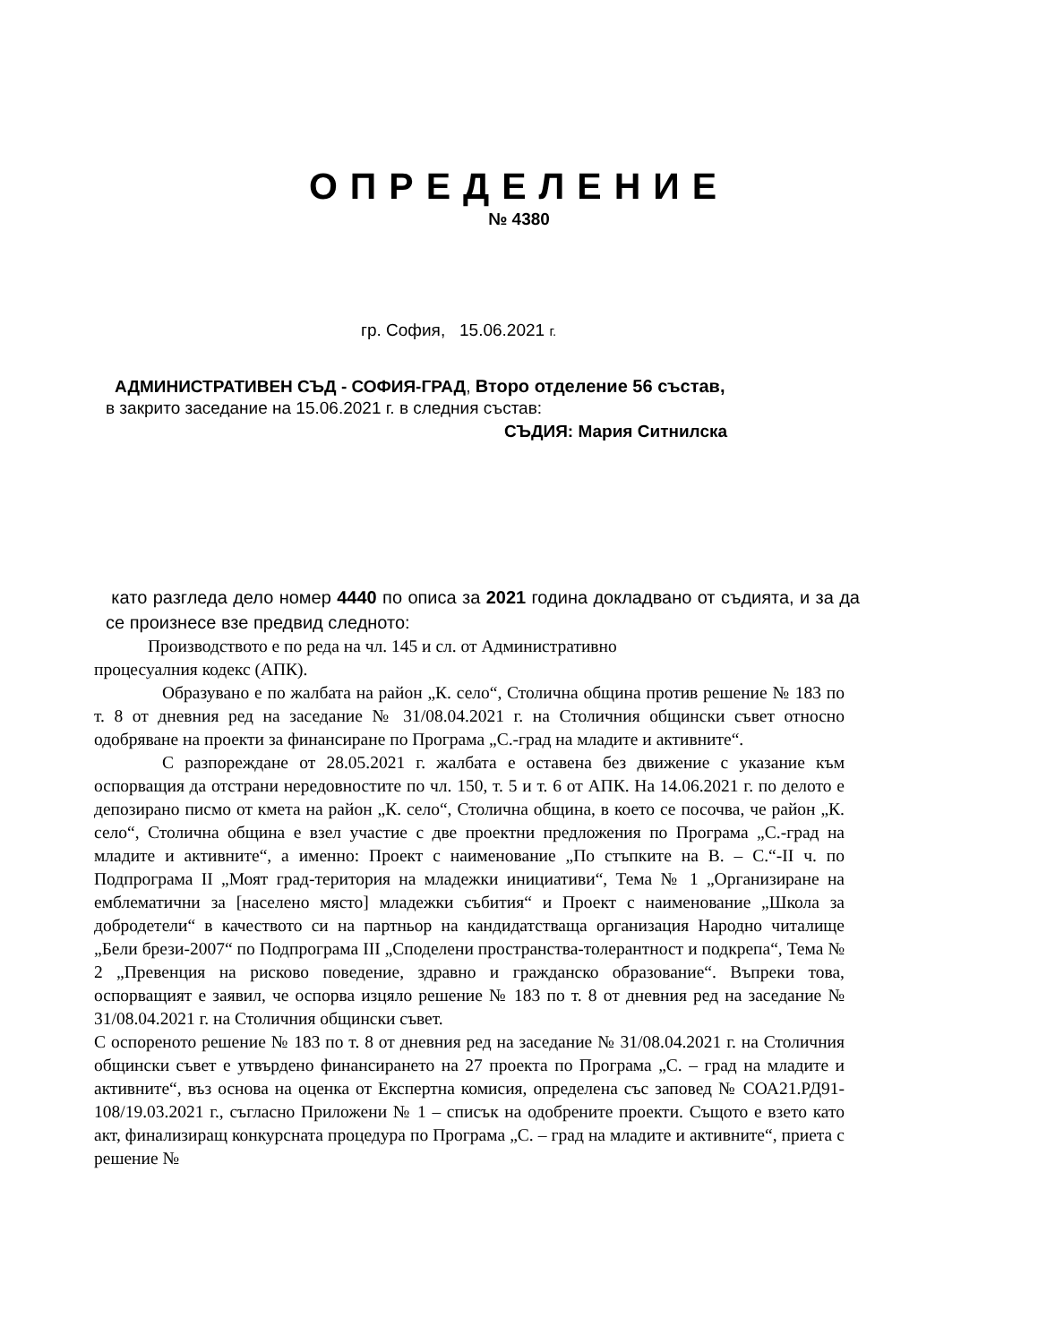ОПРЕДЕЛЕНИЕ
№ 4380
гр. София, 15.06.2021 г.
АДМИНИСТРАТИВЕН СЪД - СОФИЯ-ГРАД, Второ отделение 56 състав,
в закрито заседание на 15.06.2021 г. в следния състав:
СЪДИЯ: Мария Ситнилска
като разгледа дело номер 4440 по описа за 2021 година докладвано от съдията, и за да се произнесе взе предвид следното:
Производството е по реда на чл. 145 и сл. от Административно
процесуалния кодекс (АПК).
Образувано е по жалбата на район „К. село“, Столична община против решение № 183 по т. 8 от дневния ред на заседание № 31/08.04.2021 г. на Столичния общински съвет относно одобряване на проекти за финансиране по Програма „С.-град на младите и активните“.
С разпореждане от 28.05.2021 г. жалбата е оставена без движение с указание към оспорващия да отстрани нередовностите по чл. 150, т. 5 и т. 6 от АПК. На 14.06.2021 г. по делото е депозирано писмо от кмета на район „К. село“, Столична община, в което се посочва, че район „К. село“, Столична община е взел участие с две проектни предложения по Програма „С.-град на младите и активните“, а именно: Проект с наименование „По стъпките на В. – С.“-II ч. по Подпрограма II „Моят град-територия на младежки инициативи“, Тема № 1 „Организиране на емблематични за [населено място] младежки събития“ и Проект с наименование „Школа за добродетели“ в качеството си на партньор на кандидатстваща организация Народно читалище „Бели брези-2007“ по Подпрограма III „Споделени пространства-толерантност и подкрепа“, Тема № 2 „Превенция на рисково поведение, здравно и гражданско образование“. Въпреки това, оспорващият е заявил, че оспорва изцяло решение № 183 по т. 8 от дневния ред на заседание № 31/08.04.2021 г. на Столичния общински съвет.
С оспореното решение № 183 по т. 8 от дневния ред на заседание № 31/08.04.2021 г. на Столичния общински съвет е утвърдено финансирането на 27 проекта по Програма „С. – град на младите и активните“, въз основа на оценка от Експертна комисия, определена със заповед № СОА21.РД91-108/19.03.2021 г., съгласно Приложени № 1 – списък на одобрените проекти. Същото е взето като акт, финализиращ конкурсната процедура по Програма „С. – град на младите и активните“, приета с решение №